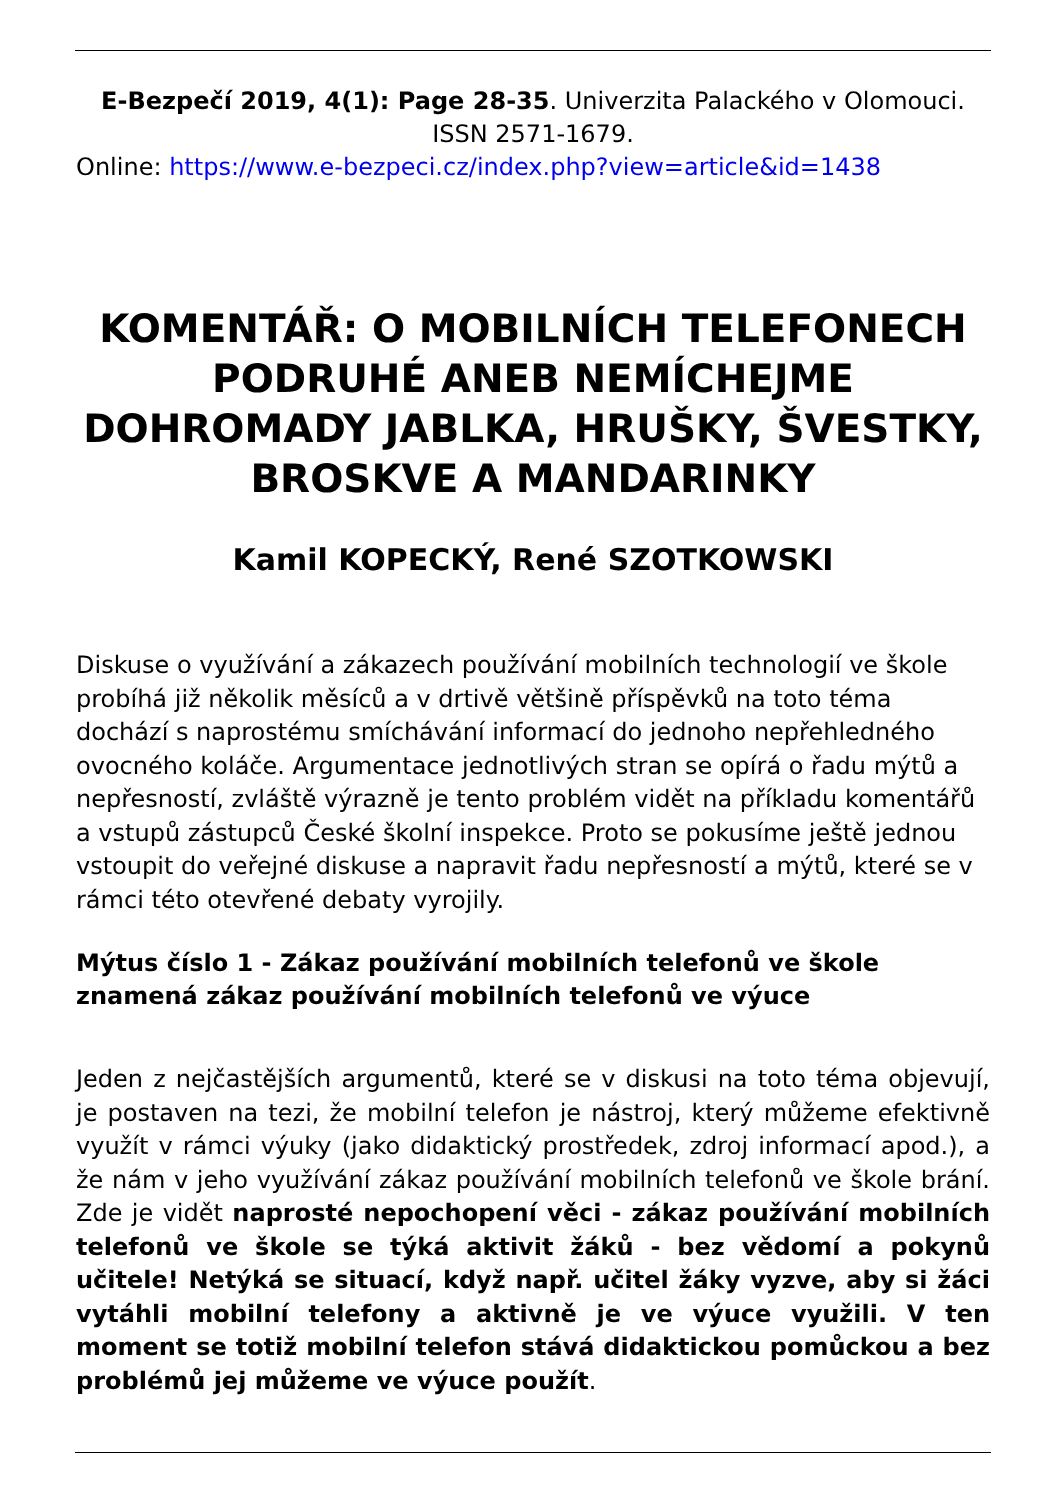E-Bezpečí 2019, 4(1): Page 28-35. Univerzita Palackého v Olomouci. ISSN 2571-1679.
Online: https://www.e-bezpeci.cz/index.php?view=article&id=1438
KOMENTÁŘ: O MOBILNÍCH TELEFONECH PODRUHÉ ANEB NEMÍCHEJME DOHROMADY JABLKA, HRUŠKY, ŠVESTKY, BROSKVE A MANDARINKY
Kamil KOPECKÝ, René SZOTKOWSKI
Diskuse o využívání a zákazech používání mobilních technologií ve škole probíhá již několik měsíců a v drtivě většině příspěvků na toto téma dochází s naprostému smíchávání informací do jednoho nepřehledného ovocného koláče. Argumentace jednotlivých stran se opírá o řadu mýtů a nepřesností, zvláště výrazně je tento problém vidět na příkladu komentářů a vstupů zástupců České školní inspekce. Proto se pokusíme ještě jednou vstoupit do veřejné diskuse a napravit řadu nepřesností a mýtů, které se v rámci této otevřené debaty vyrojily.
Mýtus číslo 1 - Zákaz používání mobilních telefonů ve škole znamená zákaz používání mobilních telefonů ve výuce
Jeden z nejčastějších argumentů, které se v diskusi na toto téma objevují, je postaven na tezi, že mobilní telefon je nástroj, který můžeme efektivně využít v rámci výuky (jako didaktický prostředek, zdroj informací apod.), a že nám v jeho využívání zákaz používání mobilních telefonů ve škole brání. Zde je vidět naprosté nepochopení věci - zákaz používání mobilních telefonů ve škole se týká aktivit žáků - bez vědomí a pokynů učitele! Netýká se situací, když např. učitel žáky vyzve, aby si žáci vytáhli mobilní telefony a aktivně je ve výuce využili. V ten moment se totiž mobilní telefon stává didaktickou pomůckou a bez problémů jej můžeme ve výuce použít.